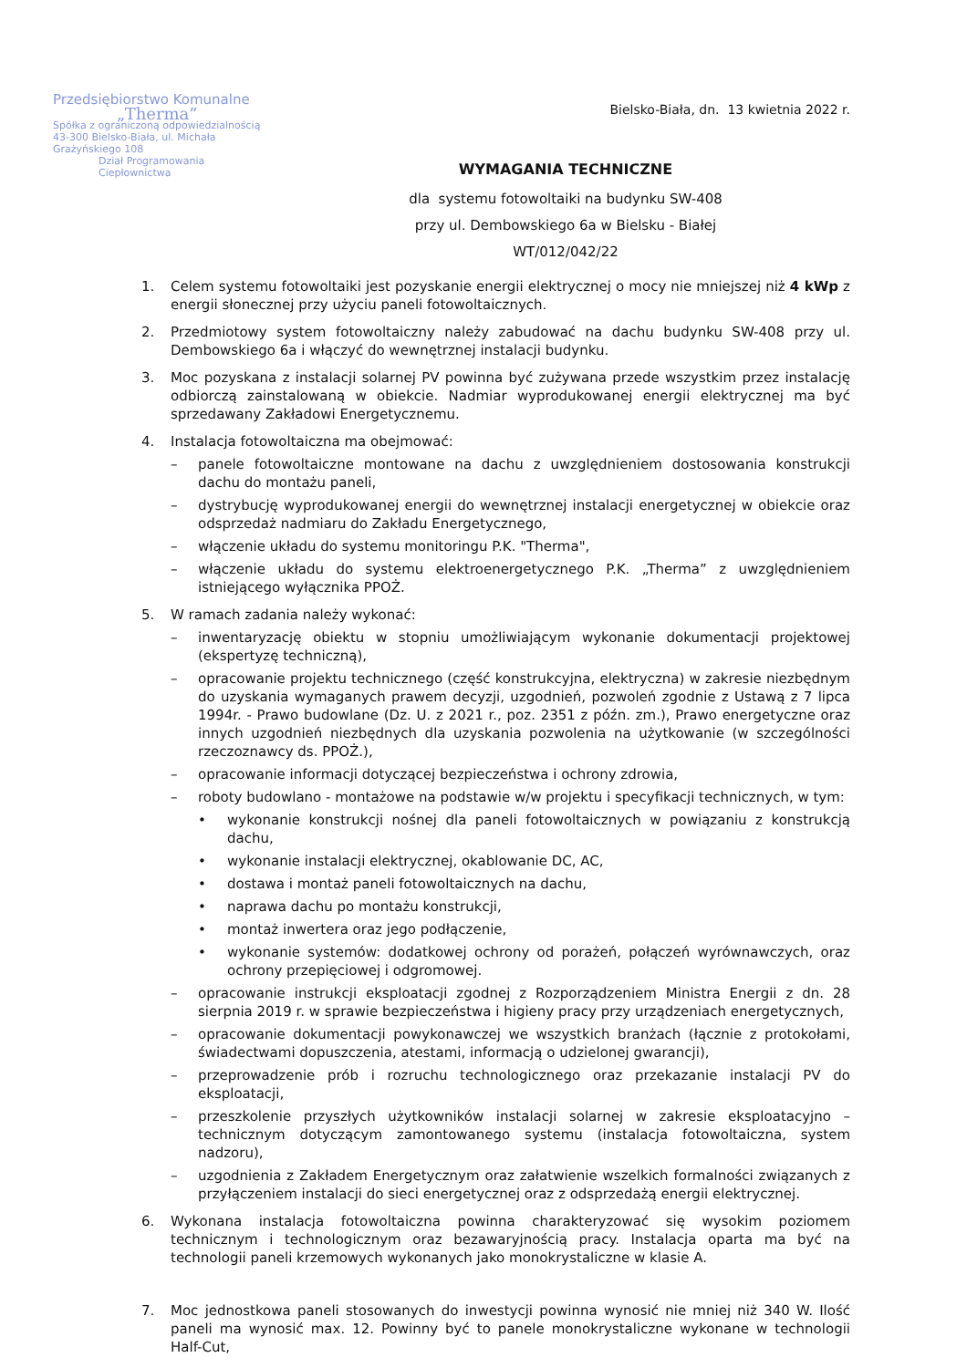Przedsiębiorstwo Komunalne
„Therma”
Spółka z ograniczoną odpowiedzialnością
43-300 Bielsko-Biała, ul. Michała Grażyńskiego 108
Dział Programowania Ciepłownictwa
Bielsko-Biała, dn. 13 kwietnia 2022 r.
WYMAGANIA TECHNICZNE
dla systemu fotowoltaiki na budynku SW-408
przy ul. Dembowskiego 6a w Bielsku - Białej
WT/012/042/22
1. Celem systemu fotowoltaiki jest pozyskanie energii elektrycznej o mocy nie mniejszej niż 4 kWp z energii słonecznej przy użyciu paneli fotowoltaicznych.
2. Przedmiotowy system fotowoltaiczny należy zabudować na dachu budynku SW-408 przy ul. Dembowskiego 6a i włączyć do wewnętrznej instalacji budynku.
3. Moc pozyskana z instalacji solarnej PV powinna być zużywana przede wszystkim przez instalację odbiorczą zainstalowaną w obiekcie. Nadmiar wyprodukowanej energii elektrycznej ma być sprzedawany Zakładowi Energetycznemu.
4. Instalacja fotowoltaiczna ma obejmować:
– panele fotowoltaiczne montowane na dachu z uwzględnieniem dostosowania konstrukcji dachu do montażu paneli,
– dystrybucję wyprodukowanej energii do wewnętrznej instalacji energetycznej w obiekcie oraz odsprzedaż nadmiaru do Zakładu Energetycznego,
– włączenie układu do systemu monitoringu P.K. "Therma",
– włączenie układu do systemu elektroenergetycznego P.K. „Therma” z uwzględnieniem istniejącego wyłącznika PPOŻ.
5. W ramach zadania należy wykonać:
– inwentaryzację obiektu w stopniu umożliwiającym wykonanie dokumentacji projektowej (ekspertyzę techniczną),
– opracowanie projektu technicznego (część konstrukcyjna, elektryczna) w zakresie niezbędnym do uzyskania wymaganych prawem decyzji, uzgodnień, pozwoleń zgodnie z Ustawą z 7 lipca 1994r. - Prawo budowlane (Dz. U. z 2021 r., poz. 2351 z późn. zm.), Prawo energetyczne oraz innych uzgodnień niezbędnych dla uzyskania pozwolenia na użytkowanie (w szczególności rzeczoznawcy ds. PPOŻ.),
– opracowanie informacji dotyczącej bezpieczeństwa i ochrony zdrowia,
– roboty budowlano - montażowe na podstawie w/w projektu i specyfikacji technicznych, w tym:
• wykonanie konstrukcji nośnej dla paneli fotowoltaicznych w powiązaniu z konstrukcją dachu,
• wykonanie instalacji elektrycznej, okablowanie DC, AC,
• dostawa i montaż paneli fotowoltaicznych na dachu,
• naprawa dachu po montażu konstrukcji,
• montaż inwertera oraz jego podłączenie,
• wykonanie systemów: dodatkowej ochrony od porażeń, połączeń wyrównawczych, oraz ochrony przepięciowej i odgromowej.
– opracowanie instrukcji eksploatacji zgodnej z Rozporządzeniem Ministra Energii z dn. 28 sierpnia 2019 r. w sprawie bezpieczeństwa i higieny pracy przy urządzeniach energetycznych,
– opracowanie dokumentacji powykonawczej we wszystkich branżach (łącznie z protokołami, świadectwami dopuszczenia, atestami, informacją o udzielonej gwarancji),
– przeprowadzenie prób i rozruchu technologicznego oraz przekazanie instalacji PV do eksploatacji,
– przeszkolenie przyszłych użytkowników instalacji solarnej w zakresie eksploatacyjno – technicznym dotyczącym zamontowanego systemu (instalacja fotowoltaiczna, system nadzoru),
– uzgodnienia z Zakładem Energetycznym oraz załatwienie wszelkich formalności związanych z przyłączeniem instalacji do sieci energetycznej oraz z odsprzedażą energii elektrycznej.
6. Wykonana instalacja fotowoltaiczna powinna charakteryzować się wysokim poziomem technicznym i technologicznym oraz bezawaryjnością pracy. Instalacja oparta ma być na technologii paneli krzemowych wykonanych jako monokrystaliczne w klasie A.
7. Moc jednostkowa paneli stosowanych do inwestycji powinna wynosić nie mniej niż 340 W. Ilość paneli ma wynosić max. 12. Powinny być to panele monokrystaliczne wykonane w technologii Half-Cut,